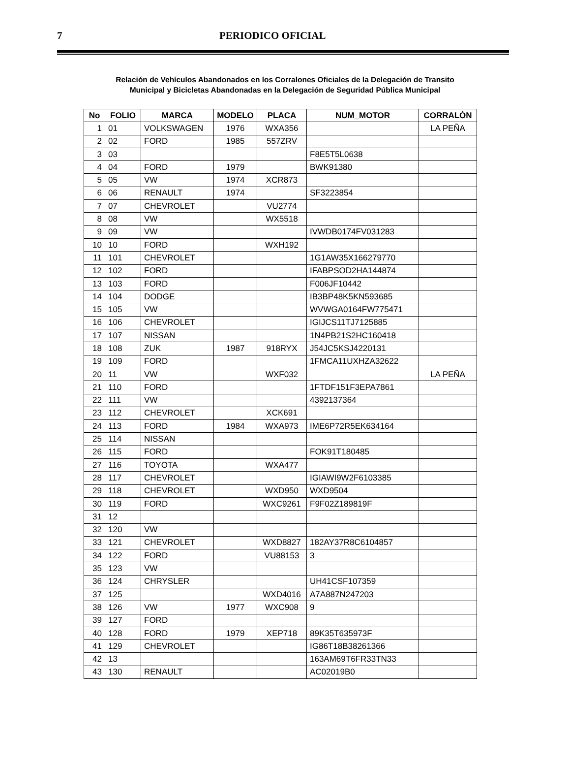7 PERIODICO OFICIAL
Relación de Vehículos Abandonados en los Corralones Oficiales de la Delegación de Transito
Municipal y Bicicletas Abandonadas en la Delegación de Seguridad Pública Municipal
| No | FOLIO | MARCA | MODELO | PLACA | NUM_MOTOR | CORRALÓN |
| --- | --- | --- | --- | --- | --- | --- |
| 1 | 01 | VOLKSWAGEN | 1976 | WXA356 | | LA PEÑA |
| 2 | 02 | FORD | 1985 | 557ZRV | | |
| 3 | 03 | | | | F8E5T5L0638 | |
| 4 | 04 | FORD | 1979 | | BWK91380 | |
| 5 | 05 | VW | 1974 | XCR873 | | |
| 6 | 06 | RENAULT | 1974 | | SF3223854 | |
| 7 | 07 | CHEVROLET | | VU2774 | | |
| 8 | 08 | VW | | WX5518 | | |
| 9 | 09 | VW | | | IVWDB0174FV031283 | |
| 10 | 10 | FORD | | WXH192 | | |
| 11 | 101 | CHEVROLET | | | 1G1AW35X166279770 | |
| 12 | 102 | FORD | | | IFABPSOD2HA144874 | |
| 13 | 103 | FORD | | | F006JF10442 | |
| 14 | 104 | DODGE | | | IB3BP48K5KN593685 | |
| 15 | 105 | VW | | | WVWGA0164FW775471 | |
| 16 | 106 | CHEVROLET | | | IGIJCS11TJ7125885 | |
| 17 | 107 | NISSAN | | | 1N4PB21S2HC160418 | |
| 18 | 108 | ZUK | 1987 | 918RYX | J54JC5KSJ4220131 | |
| 19 | 109 | FORD | | | 1FMCA11UXHZA32622 | |
| 20 | 11 | VW | | WXF032 | | LA PEÑA |
| 21 | 110 | FORD | | | 1FTDF151F3EPA7861 | |
| 22 | 111 | VW | | | 4392137364 | |
| 23 | 112 | CHEVROLET | | XCK691 | | |
| 24 | 113 | FORD | 1984 | WXA973 | IME6P72R5EK634164 | |
| 25 | 114 | NISSAN | | | | |
| 26 | 115 | FORD | | | FOK91T180485 | |
| 27 | 116 | TOYOTA | | WXA477 | | |
| 28 | 117 | CHEVROLET | | | IGIAWI9W2F6103385 | |
| 29 | 118 | CHEVROLET | | WXD950 | WXD9504 | |
| 30 | 119 | FORD | | WXC9261 | F9F02Z189819F | |
| 31 | 12 | | | | | |
| 32 | 120 | VW | | | | |
| 33 | 121 | CHEVROLET | | WXD8827 | 182AY37R8C6104857 | |
| 34 | 122 | FORD | | VU88153 | 3 | |
| 35 | 123 | VW | | | | |
| 36 | 124 | CHRYSLER | | | UH41CSF107359 | |
| 37 | 125 | | | WXD4016 | A7A887N247203 | |
| 38 | 126 | VW | 1977 | WXC908 | 9 | |
| 39 | 127 | FORD | | | | |
| 40 | 128 | FORD | 1979 | XEP718 | 89K35T635973F | |
| 41 | 129 | CHEVROLET | | | IG86T18B38261366 | |
| 42 | 13 | | | | 163AM69T6FR33TN33 | |
| 43 | 130 | RENAULT | | | AC02019B0 | |